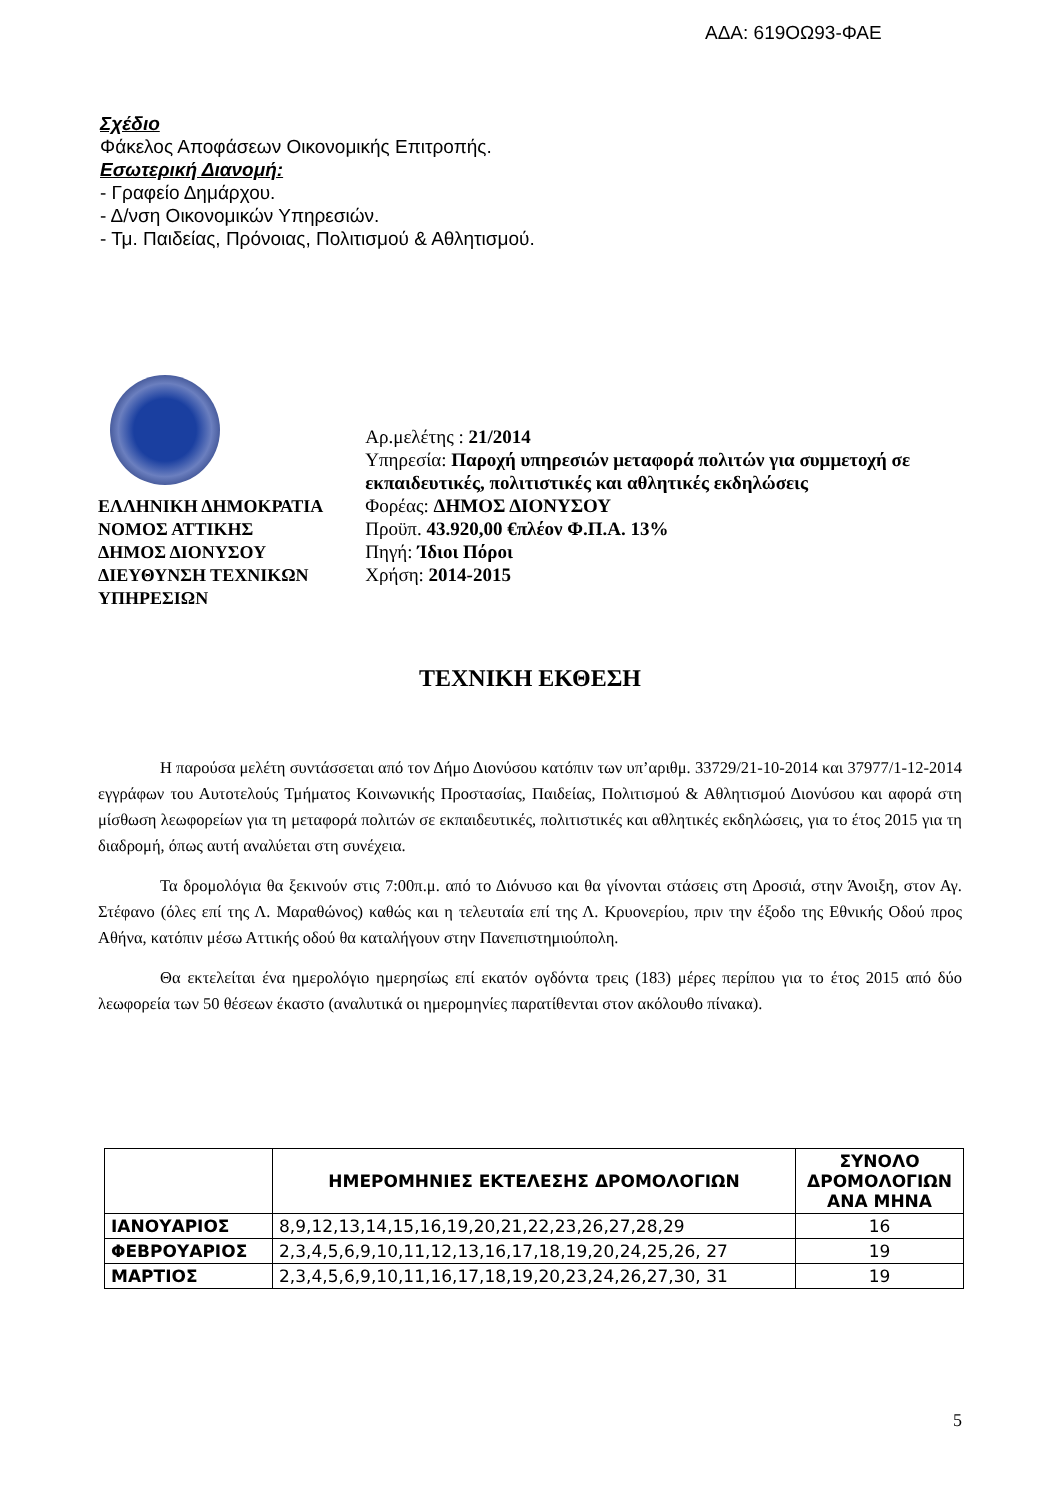ΑΔΑ: 619ΟΩ93-ΦΑΕ
Σχέδιο
Φάκελος Αποφάσεων Οικονομικής Επιτροπής.
Εσωτερική Διανομή:
- Γραφείο Δημάρχου.
- Δ/νση Οικονομικών Υπηρεσιών.
- Τμ. Παιδείας, Πρόνοιας, Πολιτισμού & Αθλητισμού.
ΕΛΛΗΝΙΚΗ ΔΗΜΟΚΡΑΤΙΑ
ΝΟΜΟΣ ΑΤΤΙΚΗΣ
ΔΗΜΟΣ ΔΙΟΝΥΣΟΥ
ΔΙΕΥΘΥΝΣΗ ΤΕΧΝΙΚΩΝ ΥΠΗΡΕΣΙΩΝ
Αρ.μελέτης : 21/2014
Υπηρεσία: Παροχή υπηρεσιών μεταφορά πολιτών για συμμετοχή σε εκπαιδευτικές, πολιτιστικές και αθλητικές εκδηλώσεις
Φορέας: ΔΗΜΟΣ ΔΙΟΝΥΣΟΥ
Προϋπ. 43.920,00 €πλέον Φ.Π.Α. 13%
Πηγή: Ίδιοι Πόροι
Χρήση: 2014-2015
ΤΕΧΝΙΚΗ ΕΚΘΕΣΗ
Η παρούσα μελέτη συντάσσεται από τον Δήμο Διονύσου κατόπιν των υπ’αριθμ. 33729/21-10-2014 και 37977/1-12-2014 εγγράφων του Αυτοτελούς Τμήματος Κοινωνικής Προστασίας, Παιδείας, Πολιτισμού & Αθλητισμού Διονύσου και αφορά στη μίσθωση λεωφορείων για τη μεταφορά πολιτών σε εκπαιδευτικές, πολιτιστικές και αθλητικές εκδηλώσεις, για το έτος 2015 για τη διαδρομή, όπως αυτή αναλύεται στη συνέχεια.
Τα δρομολόγια θα ξεκινούν στις 7:00π.μ. από το Διόνυσο και θα γίνονται στάσεις στη Δροσιά, στην Άνοιξη, στον Αγ. Στέφανο (όλες επί της Λ. Μαραθώνος) καθώς και η τελευταία επί της Λ. Κρυονερίου, πριν την έξοδο της Εθνικής Οδού προς Αθήνα, κατόπιν μέσω Αττικής οδού θα καταλήγουν στην Πανεπιστημιούπολη.
Θα εκτελείται ένα ημερολόγιο ημερησίως επί εκατόν ογδόντα τρεις (183) μέρες περίπου για το έτος 2015 από δύο λεωφορεία των 50 θέσεων έκαστο (αναλυτικά οι ημερομηνίες παρατίθενται στον ακόλουθο πίνακα).
| | ΗΜΕΡΟΜΗΝΙΕΣ ΕΚΤΕΛΕΣΗΣ ΔΡΟΜΟΛΟΓΙΩΝ | ΣΥΝΟΛΟ ΔΡΟΜΟΛΟΓΙΩΝ ΑΝΑ ΜΗΝΑ |
| --- | --- | --- |
| ΙΑΝΟΥΑΡΙΟΣ | 8,9,12,13,14,15,16,19,20,21,22,23,26,27,28,29 | 16 |
| ΦΕΒΡΟΥΑΡΙΟΣ | 2,3,4,5,6,9,10,11,12,13,16,17,18,19,20,24,25,26, 27 | 19 |
| ΜΑΡΤΙΟΣ | 2,3,4,5,6,9,10,11,16,17,18,19,20,23,24,26,27,30, 31 | 19 |
5